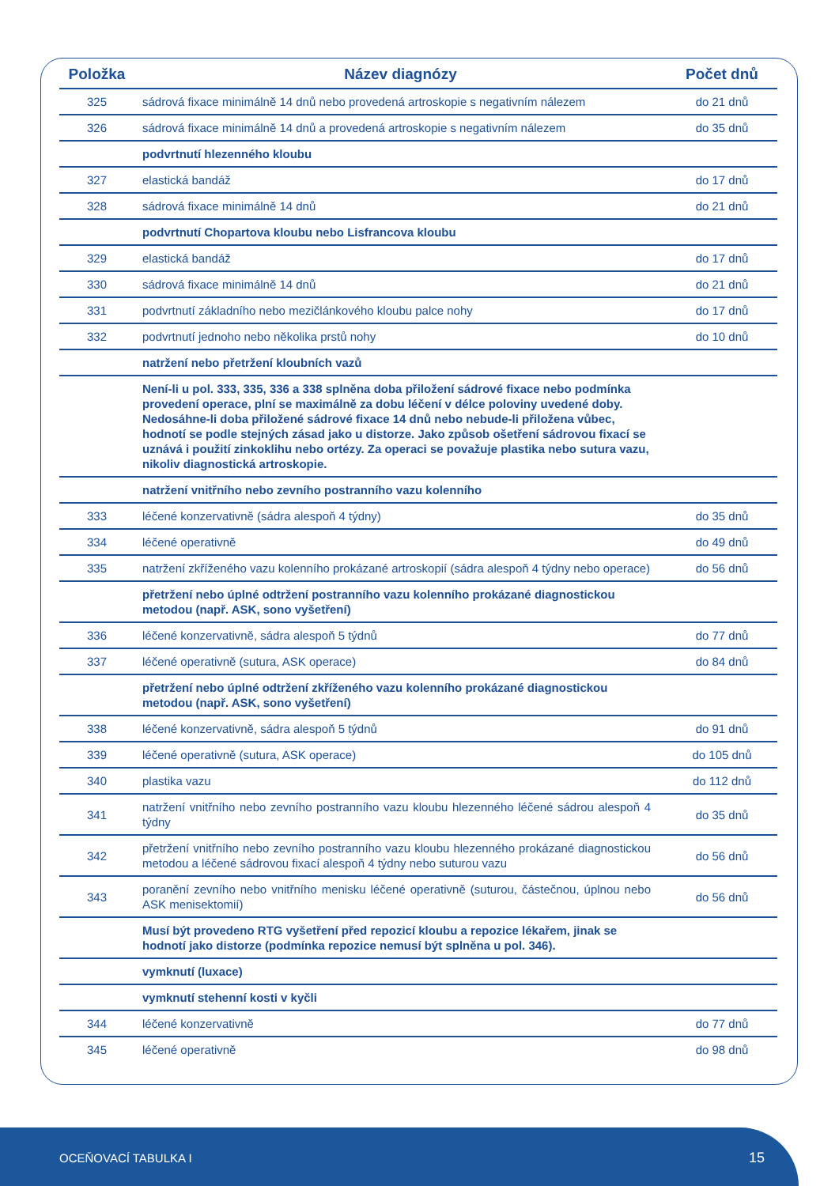| Položka | Název diagnózy | Počet dnů |
| --- | --- | --- |
| 325 | sádrová fixace minimálně 14 dnů nebo provedená artroskopie s negativním nálezem | do 21 dnů |
| 326 | sádrová fixace minimálně 14 dnů a provedená artroskopie s negativním nálezem | do 35 dnů |
| | podvrtnutí hlezenného kloubu | |
| 327 | elastická bandáž | do 17 dnů |
| 328 | sádrová fixace minimálně 14 dnů | do 21 dnů |
| | podvrtnutí Chopartova kloubu nebo Lisfrancova kloubu | |
| 329 | elastická bandáž | do 17 dnů |
| 330 | sádrová fixace minimálně 14 dnů | do 21 dnů |
| 331 | podvrtnutí základního nebo mezičlánkového kloubu palce nohy | do 17 dnů |
| 332 | podvrtnutí jednoho nebo několika prstů nohy | do 10 dnů |
| | natržení nebo přetržení kloubních vazů | |
| | Není-li u pol. 333, 335, 336 a 338 splněna doba přiložení sádrové fixace nebo podmínka provedení operace, plní se maximálně za dobu léčení v délce poloviny uvedené doby. Nedosáhne-li doba přiložené sádrové fixace 14 dnů nebo nebude-li přiložena vůbec, hodnotí se podle stejných zásad jako u distorze. Jako způsob ošetření sádrovou fixací se uznává i použití zinkoklihu nebo ortézy. Za operaci se považuje plastika nebo sutura vazu, nikoliv diagnostická artroskopie. | |
| | natržení vnitřního nebo zevního postranního vazu kolenního | |
| 333 | léčené konzervativně (sádra alespoň 4 týdny) | do 35 dnů |
| 334 | léčené operativně | do 49 dnů |
| 335 | natržení zkříženého vazu kolenního prokázané artroskopií (sádra alespoň 4 týdny nebo operace) | do 56 dnů |
| | přetržení nebo úplné odtržení postranního vazu kolenního prokázané diagnostickou metodou (např. ASK, sono vyšetření) | |
| 336 | léčené konzervativně, sádra alespoň 5 týdnů | do 77 dnů |
| 337 | léčené operativně (sutura, ASK operace) | do 84 dnů |
| | přetržení nebo úplné odtržení zkříženého vazu kolenního prokázané diagnostickou metodou (např. ASK, sono vyšetření) | |
| 338 | léčené konzervativně, sádra alespoň 5 týdnů | do 91 dnů |
| 339 | léčené operativně (sutura, ASK operace) | do 105 dnů |
| 340 | plastika vazu | do 112 dnů |
| 341 | natržení vnitřního nebo zevního postranního vazu kloubu hlezenného léčené sádrou alespoň 4 týdny | do 35 dnů |
| 342 | přetržení vnitřního nebo zevního postranního vazu kloubu hlezenného prokázané diagnostickou metodou a léčené sádrovou fixací alespoň 4 týdny nebo suturou vazu | do 56 dnů |
| 343 | poranění zevního nebo vnitřního menisku léčené operativně (suturou, částečnou, úplnou nebo ASK menisektomií) | do 56 dnů |
| | Musí být provedeno RTG vyšetření před repozicí kloubu a repozice lékařem, jinak se hodnotí jako distorze (podmínka repozice nemusí být splněna u pol. 346). | |
| | vymknutí (luxace) | |
| | vymknutí stehenní kosti v kyčli | |
| 344 | léčené konzervativně | do 77 dnů |
| 345 | léčené operativně | do 98 dnů |
OCEŇOVACÍ TABULKA I 15